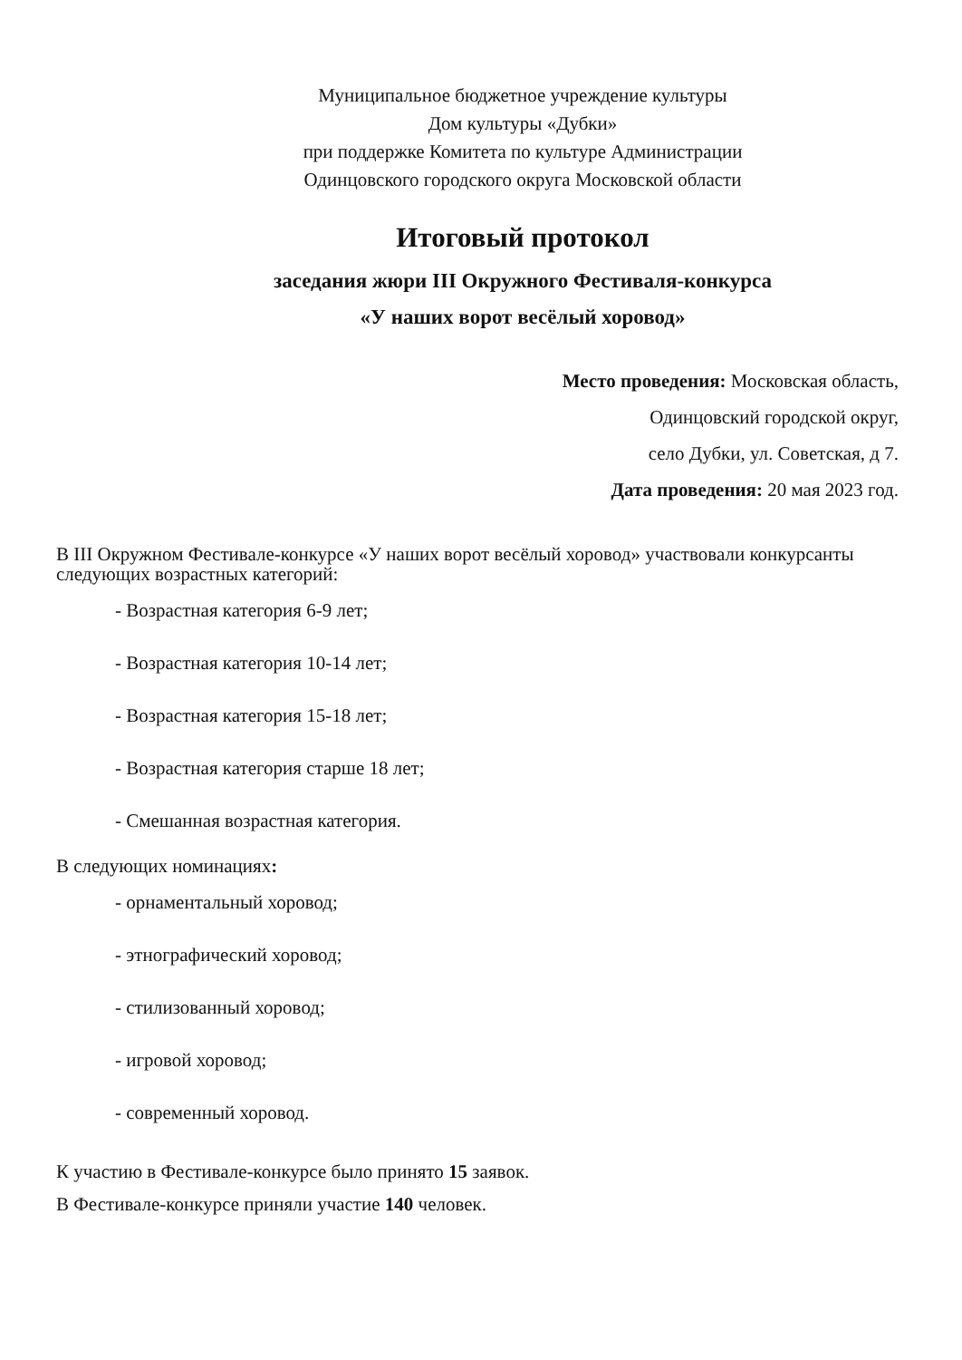Муниципальное бюджетное учреждение культуры
Дом культуры «Дубки»
при поддержке Комитета по культуре Администрации
Одинцовского городского округа Московской области
Итоговый протокол
заседания жюри III Окружного Фестиваля-конкурса
«У наших ворот весёлый хоровод»
Место проведения: Московская область,
Одинцовский городской округ,
село Дубки, ул. Советская, д 7.
Дата проведения: 20 мая 2023 год.
В III Окружном Фестивале-конкурсе «У наших ворот весёлый хоровод» участвовали конкурсанты следующих возрастных категорий:
- Возрастная категория 6-9 лет;
- Возрастная категория 10-14 лет;
- Возрастная категория 15-18 лет;
- Возрастная категория старше 18 лет;
- Смешанная возрастная категория.
В следующих номинациях:
- орнаментальный хоровод;
- этнографический хоровод;
- стилизованный хоровод;
- игровой хоровод;
- современный хоровод.
К участию в Фестивале-конкурсе было принято 15 заявок.
В Фестивале-конкурсе приняли участие 140 человек.